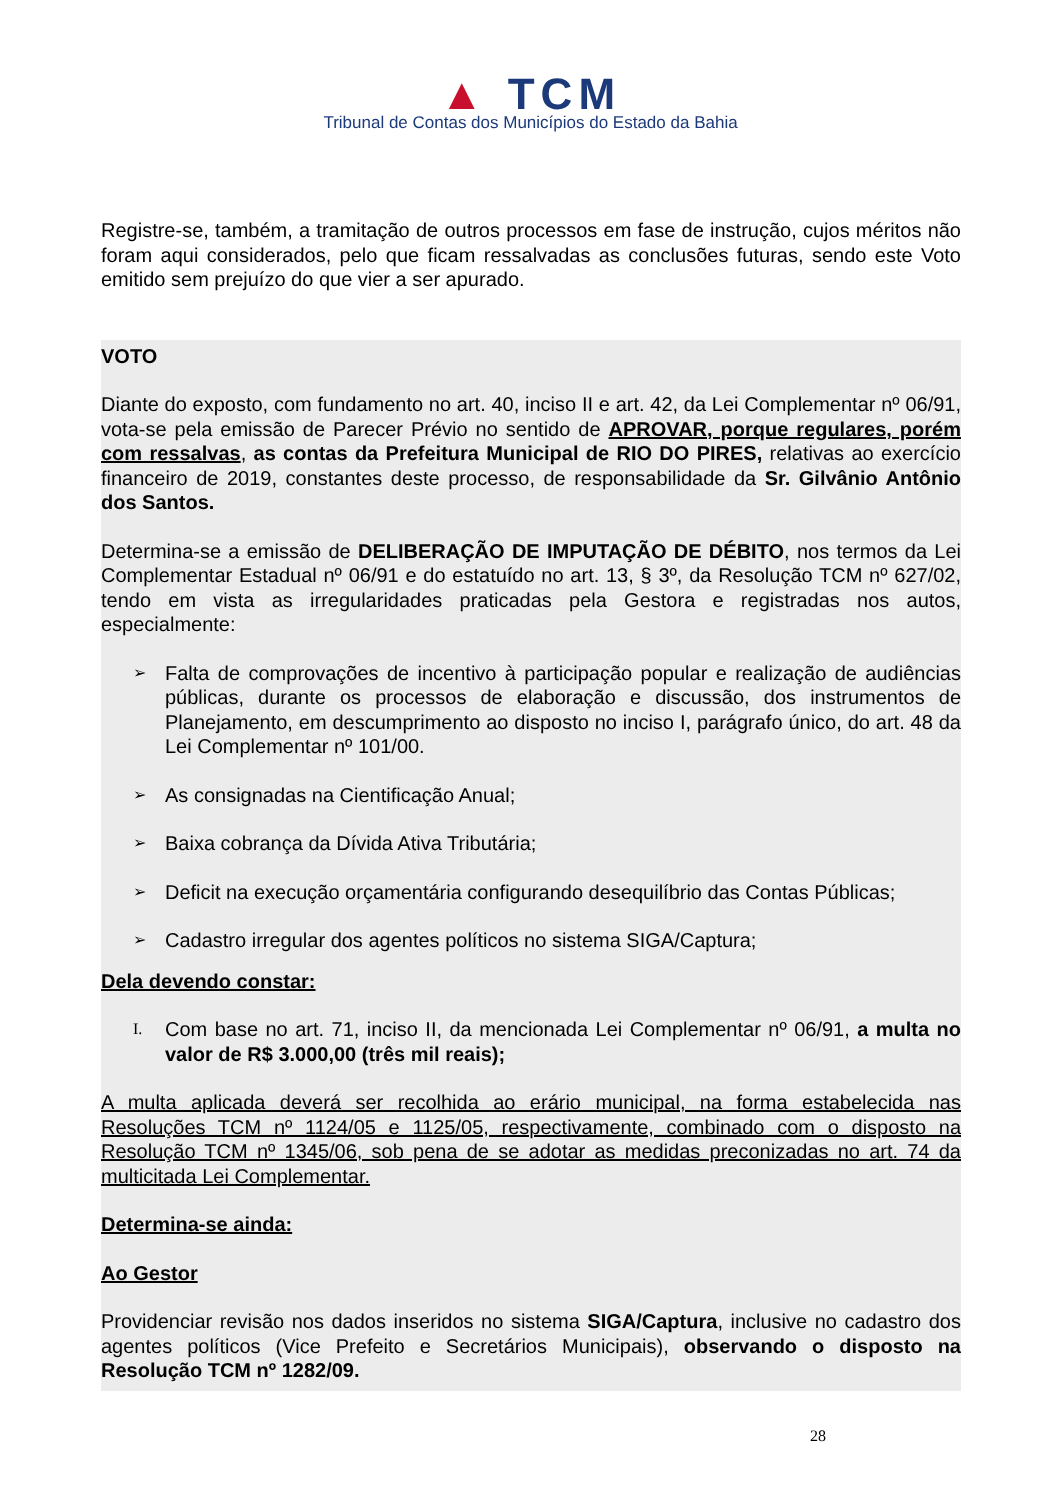▲ TCM
Tribunal de Contas dos Municípios do Estado da Bahia
Registre-se, também, a tramitação de outros processos em fase de instrução, cujos méritos não foram aqui considerados, pelo que ficam ressalvadas as conclusões futuras, sendo este Voto emitido sem prejuízo do que vier a ser apurado.
VOTO
Diante do exposto, com fundamento no art. 40, inciso II e art. 42, da Lei Complementar nº 06/91, vota-se pela emissão de Parecer Prévio no sentido de APROVAR, porque regulares, porém com ressalvas, as contas da Prefeitura Municipal de RIO DO PIRES, relativas ao exercício financeiro de 2019, constantes deste processo, de responsabilidade da Sr. Gilvânio Antônio dos Santos.
Determina-se a emissão de DELIBERAÇÃO DE IMPUTAÇÃO DE DÉBITO, nos termos da Lei Complementar Estadual nº 06/91 e do estatuído no art. 13, § 3º, da Resolução TCM nº 627/02, tendo em vista as irregularidades praticadas pela Gestora e registradas nos autos, especialmente:
➢ Falta de comprovações de incentivo à participação popular e realização de audiências públicas, durante os processos de elaboração e discussão, dos instrumentos de Planejamento, em descumprimento ao disposto no inciso I, parágrafo único, do art. 48 da Lei Complementar nº 101/00.
➢ As consignadas na Cientificação Anual;
➢ Baixa cobrança da Dívida Ativa Tributária;
➢ Deficit na execução orçamentária configurando desequilíbrio das Contas Públicas;
➢ Cadastro irregular dos agentes políticos no sistema SIGA/Captura;
Dela devendo constar:
I. Com base no art. 71, inciso II, da mencionada Lei Complementar nº 06/91, a multa no valor de R$ 3.000,00 (três mil reais);
A multa aplicada deverá ser recolhida ao erário municipal, na forma estabelecida nas Resoluções TCM nº 1124/05 e 1125/05, respectivamente, combinado com o disposto na Resolução TCM nº 1345/06, sob pena de se adotar as medidas preconizadas no art. 74 da multicitada Lei Complementar.
Determina-se ainda:
Ao Gestor
Providenciar revisão nos dados inseridos no sistema SIGA/Captura, inclusive no cadastro dos agentes políticos (Vice Prefeito e Secretários Municipais), observando o disposto na Resolução TCM nº 1282/09.
28